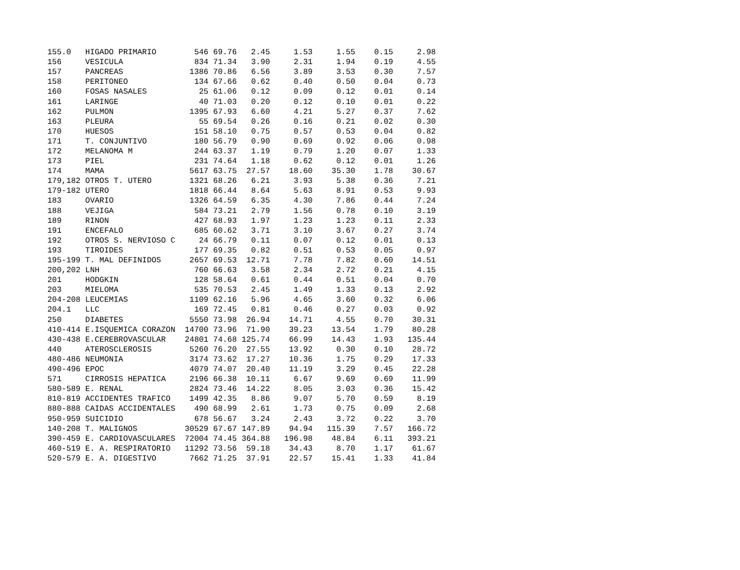| 155.0 | HIGADO PRIMARIO | 546 | 69.76 | 2.45 | 1.53 | 1.55 | 0.15 | 2.98 |
| 156 | VESICULA | 834 | 71.34 | 3.90 | 2.31 | 1.94 | 0.19 | 4.55 |
| 157 | PANCREAS | 1386 | 70.86 | 6.56 | 3.89 | 3.53 | 0.30 | 7.57 |
| 158 | PERITONEO | 134 | 67.66 | 0.62 | 0.40 | 0.50 | 0.04 | 0.73 |
| 160 | FOSAS NASALES | 25 | 61.06 | 0.12 | 0.09 | 0.12 | 0.01 | 0.14 |
| 161 | LARINGE | 40 | 71.03 | 0.20 | 0.12 | 0.10 | 0.01 | 0.22 |
| 162 | PULMON | 1395 | 67.93 | 6.60 | 4.21 | 5.27 | 0.37 | 7.62 |
| 163 | PLEURA | 55 | 69.54 | 0.26 | 0.16 | 0.21 | 0.02 | 0.30 |
| 170 | HUESOS | 151 | 58.10 | 0.75 | 0.57 | 0.53 | 0.04 | 0.82 |
| 171 | T. CONJUNTIVO | 180 | 56.79 | 0.90 | 0.69 | 0.92 | 0.06 | 0.98 |
| 172 | MELANOMA M | 244 | 63.37 | 1.19 | 0.79 | 1.20 | 0.07 | 1.33 |
| 173 | PIEL | 231 | 74.64 | 1.18 | 0.62 | 0.12 | 0.01 | 1.26 |
| 174 | MAMA | 5617 | 63.75 | 27.57 | 18.60 | 35.30 | 1.78 | 30.67 |
| 179,182 | OTROS T. UTERO | 1321 | 68.26 | 6.21 | 3.93 | 5.38 | 0.36 | 7.21 |
| 179-182 | UTERO | 1818 | 66.44 | 8.64 | 5.63 | 8.91 | 0.53 | 9.93 |
| 183 | OVARIO | 1326 | 64.59 | 6.35 | 4.30 | 7.86 | 0.44 | 7.24 |
| 188 | VEJIGA | 584 | 73.21 | 2.79 | 1.56 | 0.78 | 0.10 | 3.19 |
| 189 | RINON | 427 | 68.93 | 1.97 | 1.23 | 1.23 | 0.11 | 2.33 |
| 191 | ENCEFALO | 685 | 60.62 | 3.71 | 3.10 | 3.67 | 0.27 | 3.74 |
| 192 | OTROS S. NERVIOSO C | 24 | 66.79 | 0.11 | 0.07 | 0.12 | 0.01 | 0.13 |
| 193 | TIROIDES | 177 | 69.35 | 0.82 | 0.51 | 0.53 | 0.05 | 0.97 |
| 195-199 | T. MAL DEFINIDOS | 2657 | 69.53 | 12.71 | 7.78 | 7.82 | 0.60 | 14.51 |
| 200,202 | LNH | 760 | 66.63 | 3.58 | 2.34 | 2.72 | 0.21 | 4.15 |
| 201 | HODGKIN | 128 | 58.64 | 0.61 | 0.44 | 0.51 | 0.04 | 0.70 |
| 203 | MIELOMA | 535 | 70.53 | 2.45 | 1.49 | 1.33 | 0.13 | 2.92 |
| 204-208 | LEUCEMIAS | 1109 | 62.16 | 5.96 | 4.65 | 3.60 | 0.32 | 6.06 |
| 204.1 | LLC | 169 | 72.45 | 0.81 | 0.46 | 0.27 | 0.03 | 0.92 |
| 250 | DIABETES | 5550 | 73.98 | 26.94 | 14.71 | 4.55 | 0.70 | 30.31 |
| 410-414 | E.ISQUEMICA CORAZON | 14700 | 73.96 | 71.90 | 39.23 | 13.54 | 1.79 | 80.28 |
| 430-438 | E.CEREBROVASCULAR | 24801 | 74.68 | 125.74 | 66.99 | 14.43 | 1.93 | 135.44 |
| 440 | ATEROSCLEROSIS | 5260 | 76.20 | 27.55 | 13.92 | 0.30 | 0.10 | 28.72 |
| 480-486 | NEUMONIA | 3174 | 73.62 | 17.27 | 10.36 | 1.75 | 0.29 | 17.33 |
| 490-496 | EPOC | 4079 | 74.07 | 20.40 | 11.19 | 3.29 | 0.45 | 22.28 |
| 571 | CIRROSIS HEPATICA | 2196 | 66.38 | 10.11 | 6.67 | 9.69 | 0.69 | 11.99 |
| 580-589 | E. RENAL | 2824 | 73.46 | 14.22 | 8.05 | 3.03 | 0.36 | 15.42 |
| 810-819 | ACCIDENTES TRAFICO | 1499 | 42.35 | 8.86 | 9.07 | 5.70 | 0.59 | 8.19 |
| 880-888 | CAIDAS ACCIDENTALES | 490 | 68.99 | 2.61 | 1.73 | 0.75 | 0.09 | 2.68 |
| 950-959 | SUICIDIO | 678 | 56.67 | 3.24 | 2.43 | 3.72 | 0.22 | 3.70 |
| 140-208 | T. MALIGNOS | 30529 | 67.67 | 147.89 | 94.94 | 115.39 | 7.57 | 166.72 |
| 390-459 | E. CARDIOVASCULARES | 72004 | 74.45 | 364.88 | 196.98 | 48.84 | 6.11 | 393.21 |
| 460-519 | E. A. RESPIRATORIO | 11292 | 73.56 | 59.18 | 34.43 | 8.70 | 1.17 | 61.67 |
| 520-579 | E. A. DIGESTIVO | 7662 | 71.25 | 37.91 | 22.57 | 15.41 | 1.33 | 41.84 |